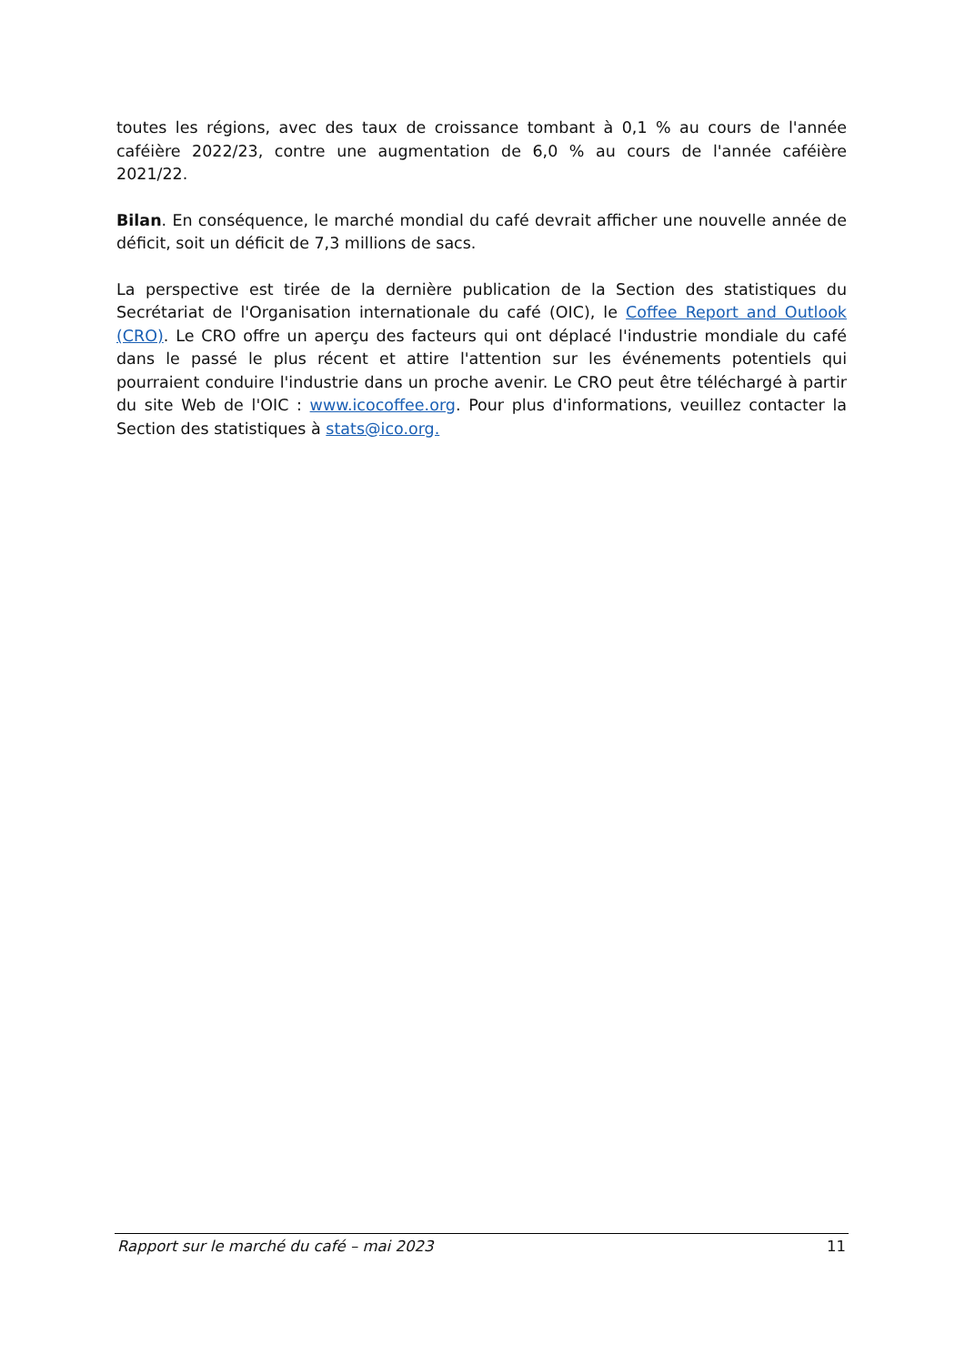toutes les régions, avec des taux de croissance tombant à 0,1 % au cours de l'année caféière 2022/23, contre une augmentation de 6,0 % au cours de l'année caféière 2021/22.
Bilan. En conséquence, le marché mondial du café devrait afficher une nouvelle année de déficit, soit un déficit de 7,3 millions de sacs.
La perspective est tirée de la dernière publication de la Section des statistiques du Secrétariat de l'Organisation internationale du café (OIC), le Coffee Report and Outlook (CRO). Le CRO offre un aperçu des facteurs qui ont déplacé l'industrie mondiale du café dans le passé le plus récent et attire l'attention sur les événements potentiels qui pourraient conduire l'industrie dans un proche avenir. Le CRO peut être téléchargé à partir du site Web de l'OIC : www.icocoffee.org. Pour plus d'informations, veuillez contacter la Section des statistiques à stats@ico.org.
Rapport sur le marché du café – mai 2023 11